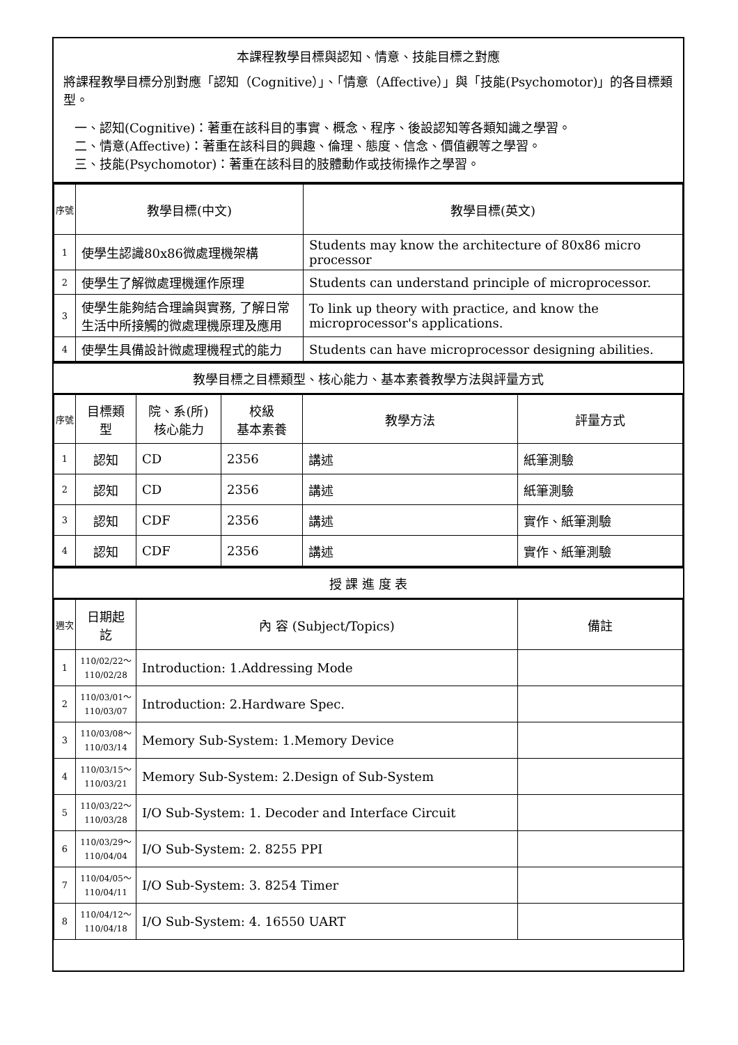本課程教學目標與認知、情意、技能目標之對應
將課程教學目標分別對應「認知（Cognitive）」、「情意（Affective）」與「技能(Psychomotor)」的各目標類型。
一、認知(Cognitive)：著重在該科目的事實、概念、程序、後設認知等各類知識之學習。
二、情意(Affective)：著重在該科目的興趣、倫理、態度、信念、價值觀等之學習。
三、技能(Psychomotor)：著重在該科目的肢體動作或技術操作之學習。
| 序號 | 教學目標(中文) | 教學目標(英文) |
| --- | --- | --- |
| 1 | 使學生認識80x86微處理機架構 | Students may know the architecture of 80x86 micro processor |
| 2 | 使學生了解微處理機運作原理 | Students can understand principle of microprocessor. |
| 3 | 使學生能夠結合理論與實務, 了解日常生活中所接觸的微處理機原理及應用 | To link up theory with practice, and know the microprocessor's applications. |
| 4 | 使學生具備設計微處理機程式的能力 | Students can have microprocessor designing abilities. |
教學目標之目標類型、核心能力、基本素養教學方法與評量方式
| 序號 | 目標類型 | 院、系(所) 核心能力 | 校級 基本素養 | 教學方法 | 評量方式 |
| --- | --- | --- | --- | --- | --- |
| 1 | 認知 | CD | 2356 | 講述 | 紙筆測驗 |
| 2 | 認知 | CD | 2356 | 講述 | 紙筆測驗 |
| 3 | 認知 | CDF | 2356 | 講述 | 實作、紙筆測驗 |
| 4 | 認知 | CDF | 2356 | 講述 | 實作、紙筆測驗 |
授 課 進 度 表
| 週次 | 日期起訖 | 內 容 (Subject/Topics) | 備註 |
| --- | --- | --- | --- |
| 1 | 110/02/22～ 110/02/28 | Introduction: 1.Addressing Mode | |
| 2 | 110/03/01～ 110/03/07 | Introduction: 2.Hardware Spec. | |
| 3 | 110/03/08～ 110/03/14 | Memory Sub-System: 1.Memory Device | |
| 4 | 110/03/15～ 110/03/21 | Memory Sub-System: 2.Design of Sub-System | |
| 5 | 110/03/22～ 110/03/28 | I/O Sub-System: 1. Decoder and Interface Circuit | |
| 6 | 110/03/29～ 110/04/04 | I/O Sub-System: 2. 8255 PPI | |
| 7 | 110/04/05～ 110/04/11 | I/O Sub-System: 3. 8254 Timer | |
| 8 | 110/04/12～ 110/04/18 | I/O Sub-System: 4. 16550 UART | |